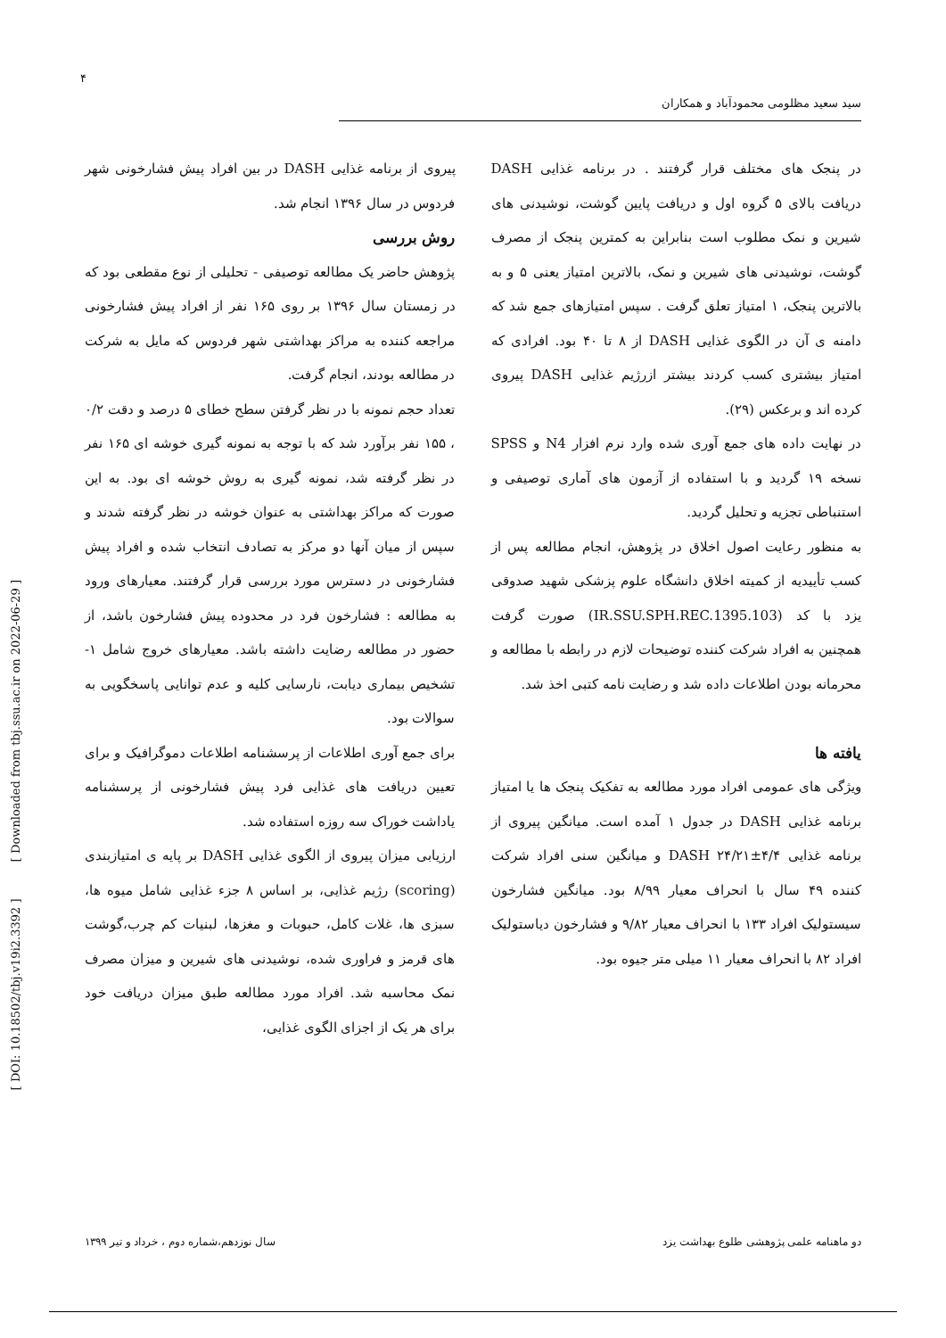۴
سید سعید مظلومی محمودآباد و همکاران
[ DOI: 10.18502/tbj.v19i2.3392 ] [ Downloaded from tbj.ssu.ac.ir on 2022-06-29 ]
پیروی از برنامه غذایی DASH در بین افراد پیش فشارخونی شهر فردوس در سال ۱۳۹۶ انجام شد.
روش بررسی
پژوهش حاضر یک مطالعه توصیفی - تحلیلی از نوع مقطعی بود که در زمستان سال ۱۳۹۶ بر روی ۱۶۵ نفر از افراد پیش فشارخونی مراجعه کننده به مراکز بهداشتی شهر فردوس که مایل به شرکت در مطالعه بودند، انجام گرفت.
تعداد حجم نمونه با در نظر گرفتن سطح خطای ۵ درصد و دقت ۰/۲ ، ۱۵۵ نفر برآورد شد که با توجه به نمونه گیری خوشه ای ۱۶۵ نفر در نظر گرفته شد، نمونه گیری به روش خوشه ای بود. به این صورت که مراکز بهداشتی به عنوان خوشه در نظر گرفته شدند و سپس از میان آنها دو مرکز به تصادف انتخاب شده و افراد پیش فشارخونی در دسترس مورد بررسی قرار گرفتند. معیارهای ورود به مطالعه : فشارخون فرد در محدوده پیش فشارخون باشد، از حضور در مطالعه رضایت داشته باشد. معیارهای خروج شامل ۱- تشخیص بیماری دیابت، نارسایی کلیه و عدم توانایی پاسخگویی به سوالات بود.
برای جمع آوری اطلاعات از پرسشنامه اطلاعات دموگرافیک و برای تعیین دریافت های غذایی فرد پیش فشارخونی از پرسشنامه یاداشت خوراک سه روزه استفاده شد.
ارزیابی میزان پیروی از الگوی غذایی DASH بر پایه ی امتیازبندی (scoring) رژیم غذایی، بر اساس ۸ جزء غذایی شامل میوه ها، سبزی ها، غلات کامل، حبوبات و مغزها، لبنیات کم چرب،گوشت های قرمز و فراوری شده، نوشیدنی های شیرین و میزان مصرف نمک محاسبه شد. افراد مورد مطالعه طبق میزان دریافت خود برای هر یک از اجزای الگوی غذایی،
در پنجک های مختلف قرار گرفتند . در برنامه غذایی DASH دریافت بالای ۵ گروه اول و دریافت پایین گوشت، نوشیدنی های شیرین و نمک مطلوب است بنابراین به کمترین پنجک از مصرف گوشت، نوشیدنی های شیرین و نمک، بالاترین امتیاز یعنی ۵ و به بالاترین پنجک، ۱ امتیاز تعلق گرفت . سپس امتیازهای جمع شد که دامنه ی آن در الگوی غذایی DASH از ۸ تا ۴۰ بود. افرادی که امتیاز بیشتری کسب کردند بیشتر ازرژیم غذایی DASH پیروی کرده اند و برعکس (۲۹).
در نهایت داده های جمع آوری شده وارد نرم افزار N4 و SPSS نسخه ۱۹ گردید و با استفاده از آزمون های آماری توصیفی و استنباطی تجزیه و تحلیل گردید.
به منظور رعایت اصول اخلاق در پژوهش، انجام مطالعه پس از کسب تأییدیه از کمیته اخلاق دانشگاه علوم پزشکی شهید صدوقی یزد با کد (IR.SSU.SPH.REC.1395.103) صورت گرفت همچنین به افراد شرکت کننده توضیحات لازم در رابطه با مطالعه و محرمانه بودن اطلاعات داده شد و رضایت نامه کتبی اخذ شد.
یافته ها
ویژگی های عمومی افراد مورد مطالعه به تفکیک پنجک ها یا امتیاز برنامه غذایی DASH در جدول ۱ آمده است. میانگین پیروی از برنامه غذایی DASH ۲۴/۲۱±۴/۴ و میانگین سنی افراد شرکت کننده ۴۹ سال با انحراف معیار ۸/۹۹ بود. میانگین فشارخون سیستولیک افراد ۱۳۳ با انحراف معیار ۹/۸۲ و فشارخون دیاستولیک افراد ۸۲ با انحراف معیار ۱۱ میلی متر جیوه بود.
دو ماهنامه علمی پژوهشی طلوع بهداشت یزد سال نوزدهم،شماره دوم ، خرداد و تیر ۱۳۹۹